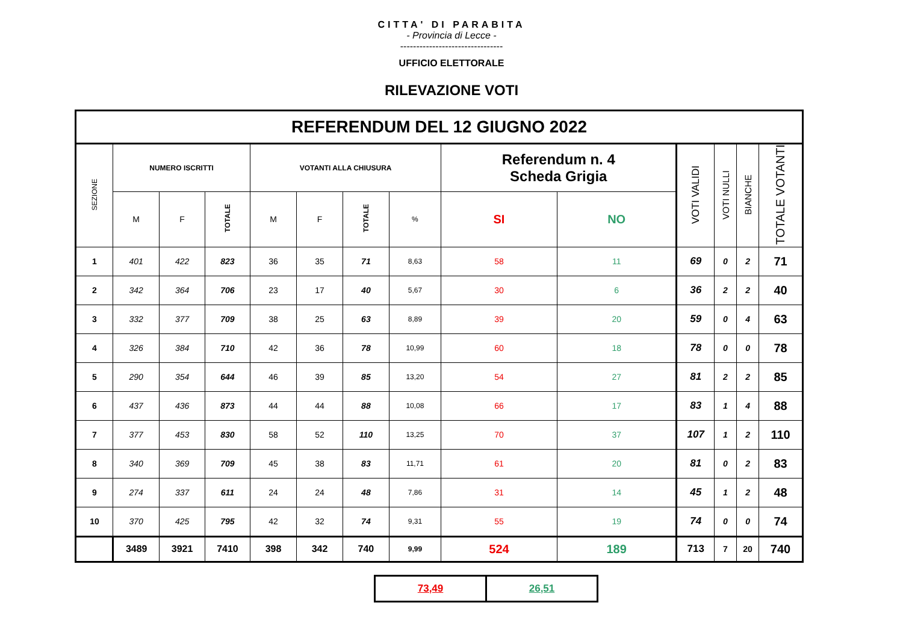CITTA' DI PARABITA
- Provincia di Lecce -
--------------------------------
UFFICIO ELETTORALE
RILEVAZIONE VOTI
| REFERENDUM DEL 12 GIUGNO 2022 | | | | | | | | | | | | | |
| --- | --- | --- | --- | --- | --- | --- | --- | --- | --- | --- | --- | --- | --- |
| SEZIONE | NUMERO ISCRITTI | | | VOTANTI ALLA CHIUSURA | | | | Referendum n. 4 Scheda Grigia | | VOTI VALIDI | VOTI NULLI | BIANCHE | TOTALE VOTANTI |
| | M | F | TOTALE | M | F | TOTALE | % | SI | NO | | | | |
| 1 | 401 | 422 | 823 | 36 | 35 | 71 | 8,63 | 58 | 11 | 69 | 0 | 2 | 71 |
| 2 | 342 | 364 | 706 | 23 | 17 | 40 | 5,67 | 30 | 6 | 36 | 2 | 2 | 40 |
| 3 | 332 | 377 | 709 | 38 | 25 | 63 | 8,89 | 39 | 20 | 59 | 0 | 4 | 63 |
| 4 | 326 | 384 | 710 | 42 | 36 | 78 | 10,99 | 60 | 18 | 78 | 0 | 0 | 78 |
| 5 | 290 | 354 | 644 | 46 | 39 | 85 | 13,20 | 54 | 27 | 81 | 2 | 2 | 85 |
| 6 | 437 | 436 | 873 | 44 | 44 | 88 | 10,08 | 66 | 17 | 83 | 1 | 4 | 88 |
| 7 | 377 | 453 | 830 | 58 | 52 | 110 | 13,25 | 70 | 37 | 107 | 1 | 2 | 110 |
| 8 | 340 | 369 | 709 | 45 | 38 | 83 | 11,71 | 61 | 20 | 81 | 0 | 2 | 83 |
| 9 | 274 | 337 | 611 | 24 | 24 | 48 | 7,86 | 31 | 14 | 45 | 1 | 2 | 48 |
| 10 | 370 | 425 | 795 | 42 | 32 | 74 | 9,31 | 55 | 19 | 74 | 0 | 0 | 74 |
| | 3489 | 3921 | 7410 | 398 | 342 | 740 | 9,99 | 524 | 189 | 713 | 7 | 20 | 740 |
| 73,49 | 26,51 |